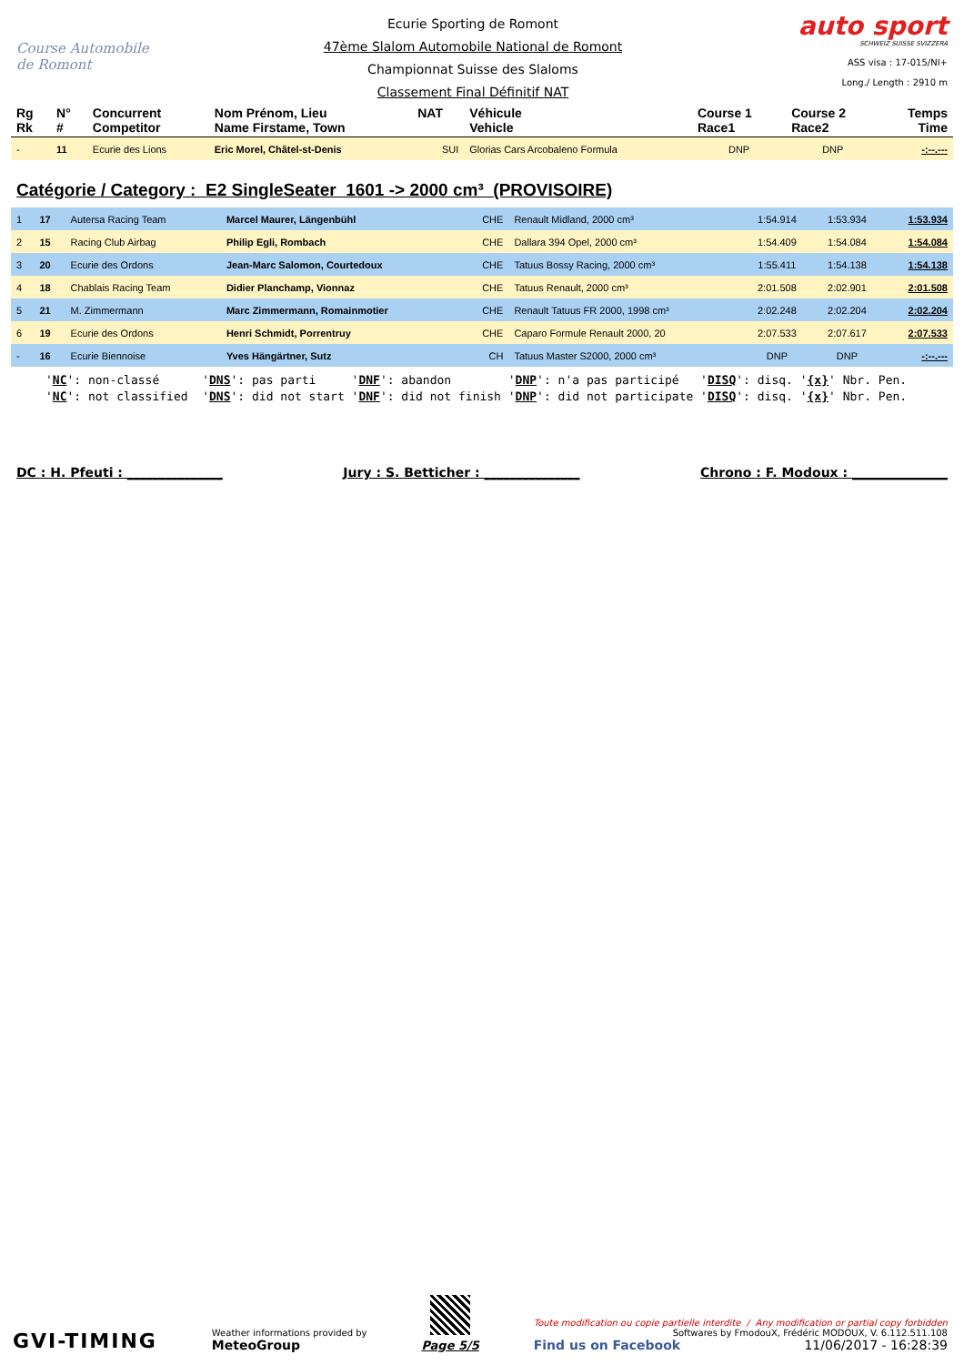Course Automobile
de Romont
Ecurie Sporting de Romont
47ème Slalom Automobile National de Romont
Championnat Suisse des Slaloms
Classement Final Définitif NAT
auto sport
SCHWEIZ SUISSE SVIZZERA
ASS visa : 17-015/NI+
Long./ Length : 2910 m
| Rg Rk | N° # | Concurrent Competitor | Nom Prénom, Lieu Name Firstame, Town | NAT | Véhicule Vehicle | Course 1 Race1 | Course 2 Race2 | Temps Time |
| --- | --- | --- | --- | --- | --- | --- | --- | --- |
| - | 11 | Ecurie des Lions | Eric Morel, Châtel-st-Denis | SUI | Glorias Cars Arcobaleno Formula | DNP | DNP | -:--.--- |
Catégorie / Category : E2 SingleSeater 1601 -> 2000 cm³ (PROVISOIRE)
| 1 | 17 | Autersa Racing Team | Marcel Maurer, Längenbühl | CHE | Renault Midland, 2000 cm³ | 1:54.914 | 1:53.934 | 1:53.934 |
| 2 | 15 | Racing Club Airbag | Philip Egli, Rombach | CHE | Dallara 394 Opel, 2000 cm³ | 1:54.409 | 1:54.084 | 1:54.084 |
| 3 | 20 | Ecurie des Ordons | Jean-Marc Salomon, Courtedoux | CHE | Tatuus Bossy Racing, 2000 cm³ | 1:55.411 | 1:54.138 | 1:54.138 |
| 4 | 18 | Chablais Racing Team | Didier Planchamp, Vionnaz | CHE | Tatuus Renault, 2000 cm³ | 2:01.508 | 2:02.901 | 2:01.508 |
| 5 | 21 | M. Zimmermann | Marc Zimmermann, Romainmotier | CHE | Renault Tatuus FR 2000, 1998 cm³ | 2:02.248 | 2:02.204 | 2:02.204 |
| 6 | 19 | Ecurie des Ordons | Henri Schmidt, Porrentruy | CHE | Caparo Formule Renault 2000, 20 | 2:07.533 | 2:07.617 | 2:07.533 |
| - | 16 | Ecurie Biennoise | Yves Hängärtner, Sutz | CH | Tatuus Master S2000, 2000 cm³ | DNP | DNP | -:--.--- |
'NC': non-classé 'DNS': pas parti 'DNF': abandon 'DNP': n'a pas participé 'DISQ': disq. '{x}' Nbr. Pen. 'NC': not classified 'DNS': did not start 'DNF': did not finish 'DNP': did not participate 'DISQ': disq. '{x}' Nbr. Pen.
DC : H. Pfeuti : _______________ Jury : S. Betticher : _______________ Chrono : F. Modoux : _______________
GVI-TIMING
Weather informations provided by
MeteoGroup
Page 5/5
Toute modification ou copie partielle interdite / Any modification or partial copy forbidden
Softwares by FmodouX, Frédéric MODOUX, V. 6.112.511.108
Find us on Facebook 11/06/2017 - 16:28:39